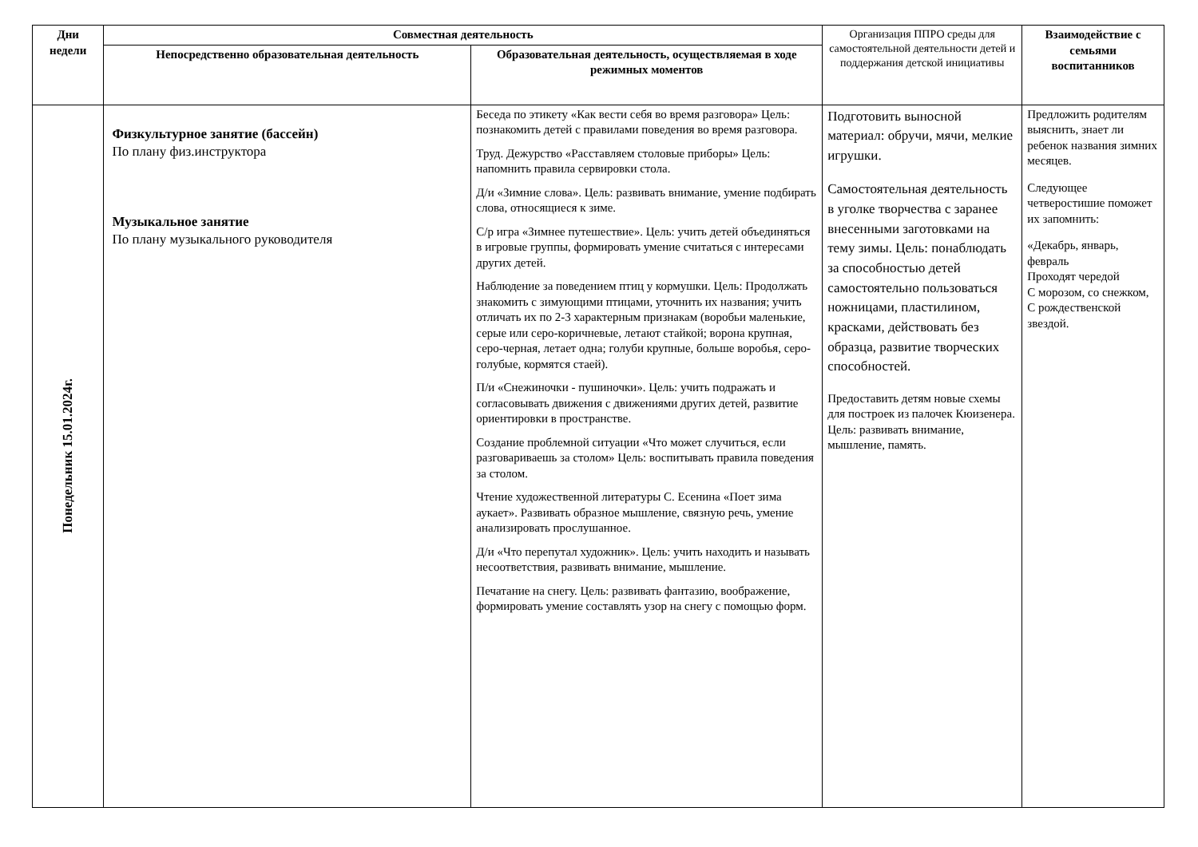| Дни недели | Совместная деятельность | | Организация ППРО среды для самостоятельной деятельности детей и поддержания детской инициативы | Взаимодействие с семьями воспитанников |
| | Непосредственно образовательная деятельность | Образовательная деятельность, осуществляемая в ходе режимных моментов | | |
| Понедельник 15.01.2024г. | Физкультурное занятие (бассейн) По плану физ.инструктора Музыкальное занятие По плану музыкального руководителя | Беседа по этикету «Как вести себя во время разговора» Цель: познакомить детей с правилами поведения во время разговора. Труд. Дежурство «Расставляем столовые приборы» Цель: напомнить правила сервировки стола. Д/и «Зимние слова». Цель: развивать внимание, умение подбирать слова, относящиеся к зиме. С/р игра «Зимнее путешествие». Цель: учить детей объединяться в игровые группы, формировать умение считаться с интересами других детей. Наблюдение за поведением птиц у кормушки. Цель: Продолжать знакомить с зимующими птицами, уточнить их названия; учить отличать их по 2-3 характерным признакам (воробьи маленькие, серые или серо-коричневые, летают стайкой; ворона крупная, серо-черная, летает одна; голуби крупные, больше воробья, серо-голубые, кормятся стаей). П/и «Снежиночки - пушиночки». Цель: учить подражать и согласовывать движения с движениями других детей, развитие ориентировки в пространстве. Создание проблемной ситуации «Что может случиться, если разговариваешь за столом» Цель: воспитывать правила поведения за столом. Чтение художественной литературы С. Есенина «Поет зима аукает». Развивать образное мышление, связную речь, умение анализировать прослушанное. Д/и «Что перепутал художник». Цель: учить находить и называть несоответствия, развивать внимание, мышление. Печатание на снегу. Цель: развивать фантазию, воображение, формировать умение составлять узор на снегу с помощью форм. | Подготовить выносной материал: обручи, мячи, мелкие игрушки. Самостоятельная деятельность в уголке творчества с заранее внесенными заготовками на тему зимы. Цель: понаблюдать за способностью детей самостоятельно пользоваться ножницами, пластилином, красками, действовать без образца, развитие творческих способностей. Предоставить детям новые схемы для построек из палочек Кюизенера. Цель: развивать внимание, мышление, память. | Предложить родителям выяснить, знает ли ребенок названия зимних месяцев. Следующее четверостишие поможет их запомнить: «Декабрь, январь, февраль Проходят чередой С морозом, со снежком, С рождественской звездой. |